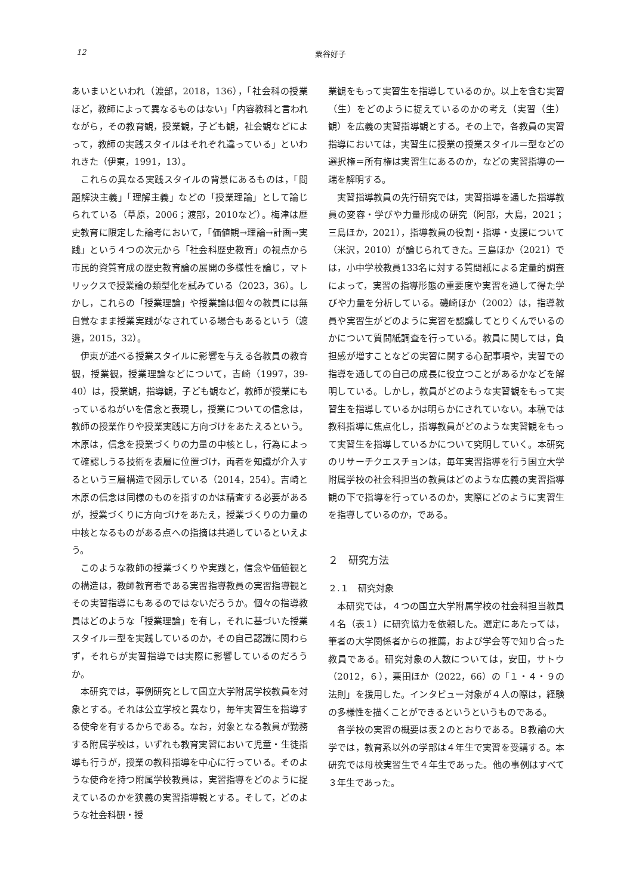12 粟谷好子
あいまいといわれ（渡部，2018，136），「社会科の授業ほど，教師によって異なるものはない」「内容教科と言われながら，その教育観，授業観，子ども観，社会観などによって，教師の実践スタイルはそれぞれ違っている」といわれきた（伊東，1991，13）。
これらの異なる実践スタイルの背景にあるものは，「問題解決主義」「理解主義」などの「授業理論」として論じられている（草原，2006；渡部，2010など）。梅津は歴史教育に限定した論考において，「価値観→理論→計画→実践」という４つの次元から「社会科歴史教育」の視点から市民的資質育成の歴史教育論の展開の多様性を論じ，マトリックスで授業論の類型化を試みている（2023，36）。しかし，これらの「授業理論」や授業論は個々の教員には無自覚なまま授業実践がなされている場合もあるという（渡邉，2015，32）。
伊東が述べる授業スタイルに影響を与える各教員の教育観，授業観，授業理論などについて，吉崎（1997，39-40）は，授業観，指導観，子ども観など，教師が授業にもっているねがいを信念と表現し，授業についての信念は，教師の授業作りや授業実践に方向づけをあたえるという。木原は，信念を授業づくりの力量の中核とし，行為によって確認しうる技術を表層に位置づけ，両者を知識が介入するという三層構造で図示している（2014，254）。吉崎と木原の信念は同様のものを指すのかは精査する必要があるが，授業づくりに方向づけをあたえ，授業づくりの力量の中核となるものがある点への指摘は共通しているといえよう。
このような教師の授業づくりや実践と，信念や価値観との構造は，教師教育者である実習指導教員の実習指導観とその実習指導にもあるのではないだろうか。個々の指導教員はどのような「授業理論」を有し，それに基づいた授業スタイル＝型を実践しているのか，その自己認識に関わらず，それらが実習指導では実際に影響しているのだろうか。
本研究では，事例研究として国立大学附属学校教員を対象とする。それは公立学校と異なり，毎年実習生を指導する使命を有するからである。なお，対象となる教員が勤務する附属学校は，いずれも教育実習において児童・生徒指導も行うが，授業の教科指導を中心に行っている。そのような使命を持つ附属学校教員は，実習指導をどのように捉えているのかを狭義の実習指導観とする。そして，どのような社会科観・授
業観をもって実習生を指導しているのか。以上を含む実習（生）をどのように捉えているのかの考え（実習（生）観）を広義の実習指導観とする。その上で，各教員の実習指導においては，実習生に授業の授業スタイル＝型などの選択権＝所有権は実習生にあるのか，などの実習指導の一端を解明する。
実習指導教員の先行研究では，実習指導を通した指導教員の変容・学びや力量形成の研究（阿部，大島，2021；三島ほか，2021），指導教員の役割・指導・支援について（米沢，2010）が論じられてきた。三島ほか（2021）では，小中学校教員133名に対する質問紙による定量的調査によって，実習の指導形態の重要度や実習を通して得た学びや力量を分析している。磯崎ほか（2002）は，指導教員や実習生がどのように実習を認識してとりくんでいるのかについて質問紙調査を行っている。教員に関しては，負担感が増すことなどの実習に関する心配事項や，実習での指導を通しての自己の成長に役立つことがあるかなどを解明している。しかし，教員がどのような実習観をもって実習生を指導しているかは明らかにされていない。本稿では教科指導に焦点化し，指導教員がどのような実習観をもって実習生を指導しているかについて究明していく。本研究のリサーチクエスチョンは，毎年実習指導を行う国立大学附属学校の社会科担当の教員はどのような広義の実習指導観の下で指導を行っているのか，実際にどのように実習生を指導しているのか，である。
２　研究方法
２.１　研究対象
本研究では，４つの国立大学附属学校の社会科担当教員４名（表１）に研究協力を依頼した。選定にあたっては，筆者の大学関係者からの推薦，および学会等で知り合った教員である。研究対象の人数については，安田，サトウ（2012，６），栗田ほか（2022，66）の「１・４・９の法則」を援用した。インタビュー対象が４人の際は，経験の多様性を描くことができるというというものである。
各学校の実習の概要は表２のとおりである。Ｂ教諭の大学では，教育系以外の学部は４年生で実習を受講する。本研究では母校実習生で４年生であった。他の事例はすべて３年生であった。